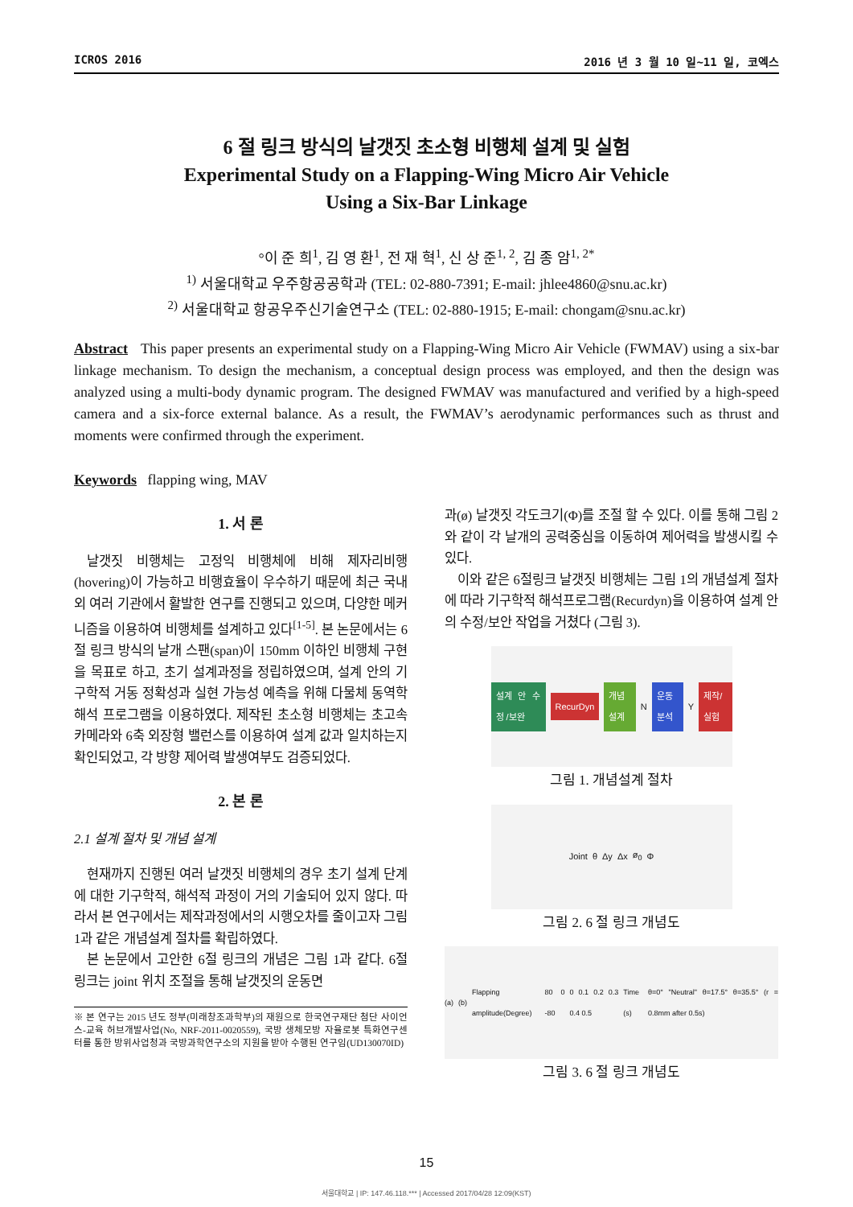ICROS 2016 2016 년 3 월 10 일~11 일, 코엑스
6 절 링크 방식의 날갯짓 초소형 비행체 설계 및 실험
Experimental Study on a Flapping-Wing Micro Air Vehicle
Using a Six-Bar Linkage
°이 준 희<sup>1</sup>, 김 영 환<sup>1</sup>, 전 재 혁<sup>1</sup>, 신 상 준<sup>1, 2</sup>, 김 종 암<sup>1, 2*</sup>
<sup>1)</sup> 서울대학교 우주항공공학과 (TEL: 02-880-7391; E-mail: jhlee4860@snu.ac.kr)
<sup>2)</sup> 서울대학교 항공우주신기술연구소 (TEL: 02-880-1915; E-mail: chongam@snu.ac.kr)
Abstract This paper presents an experimental study on a Flapping-Wing Micro Air Vehicle (FWMAV) using a six-bar linkage mechanism. To design the mechanism, a conceptual design process was employed, and then the design was analyzed using a multi-body dynamic program. The designed FWMAV was manufactured and verified by a high-speed camera and a six-force external balance. As a result, the FWMAV’s aerodynamic performances such as thrust and moments were confirmed through the experiment.
Keywords flapping wing, MAV
1. 서 론
날갯짓 비행체는 고정익 비행체에 비해 제자리비행(hovering)이 가능하고 비행효율이 우수하기 때문에 최근 국내외 여러 기관에서 활발한 연구를 진행되고 있으며, 다양한 메커니즘을 이용하여 비행체를 설계하고 있다<sup>[1-5]</sup>. 본 논문에서는 6절 링크 방식의 날개 스팬(span)이 150mm 이하인 비행체 구현을 목표로 하고, 초기 설계과정을 정립하였으며, 설계 안의 기구학적 거동 정확성과 실현 가능성 예측을 위해 다물체 동역학 해석 프로그램을 이용하였다. 제작된 초소형 비행체는 초고속 카메라와 6축 외장형 밸런스를 이용하여 설계 값과 일치하는지 확인되었고, 각 방향 제어력 발생여부도 검증되었다.
2. 본 론
2.1 설계 절차 및 개념 설계
현재까지 진행된 여러 날갯짓 비행체의 경우 초기 설계 단계에 대한 기구학적, 해석적 과정이 거의 기술되어 있지 않다. 따라서 본 연구에서는 제작과정에서의 시행오차를 줄이고자 그림 1과 같은 개념설계 절차를 확립하였다.
본 논문에서 고안한 6절 링크의 개념은 그림 1과 같다. 6절 링크는 joint 위치 조절을 통해 날갯짓의 운동면
※ 본 연구는 2015 년도 정부(미래창조과학부)의 재원으로 한국연구재단 첨단 사이언스-교육 허브개발사업(No, NRF-2011-0020559), 국방 생체모방 자율로봇 특화연구센터를 통한 방위사업청과 국방과학연구소의 지원을 받아 수행된 연구임(UD130070ID)
과(ø) 날갯짓 각도크기(Φ)를 조절 할 수 있다. 이를 통해 그림 2와 같이 각 날개의 공력중심을 이동하여 제어력을 발생시킬 수 있다.
이와 같은 6절링크 날갯짓 비행체는 그림 1의 개념설계 절차에 따라 기구학적 해석프로그램(Recurdyn)을 이용하여 설계 안의 수정/보안 작업을 거쳤다 (그림 3).
설계 안 수정 /보완 RecurDyn 개념설계 N 운동분석 Y 제작/실험
그림 1. 개념설계 절차
Joint θ Δy Δx ø<sub>0</sub> Φ
그림 2. 6 절 링크 개념도
(a) (b) Flapping amplitude(Degree) 80 0 -80 0 0.1 0.2 0.3 0.4 0.5 Time (s) θ=0° "Neutral" θ=17.5° θ=35.5° (r = 0.8mm after 0.5s)
그림 3. 6 절 링크 개념도
15
서울대학교 | IP: 147.46.118.*** | Accessed 2017/04/28 12:09(KST)